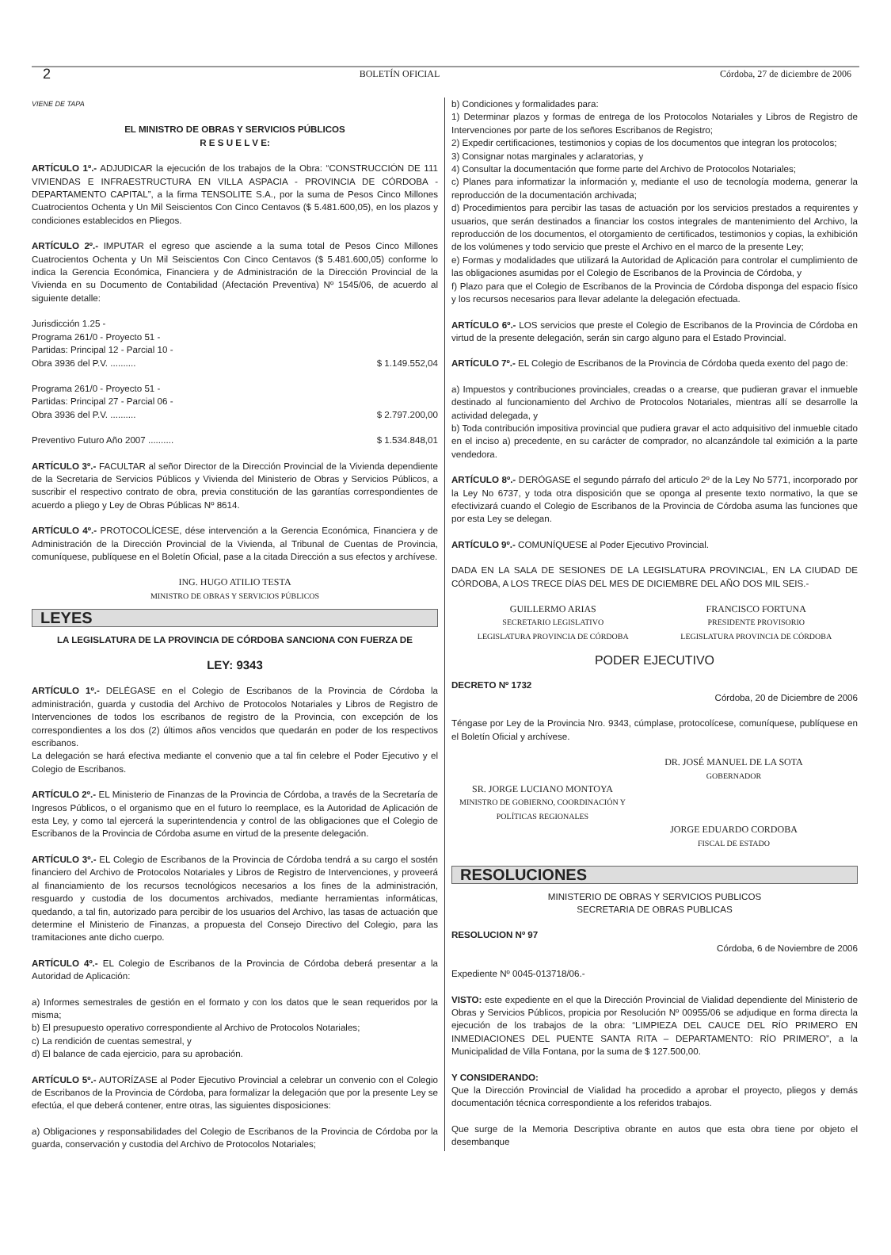2 BOLETÍN OFICIAL Córdoba, 27 de diciembre de 2006
VIENE DE TAPA
EL MINISTRO DE OBRAS Y SERVICIOS PÚBLICOS
R E S U E L V E:
ARTÍCULO 1º.- ADJUDICAR la ejecución de los trabajos de la Obra: “CONSTRUCCIÓN DE 111 VIVIENDAS E INFRAESTRUCTURA EN VILLA ASPACIA - PROVINCIA DE CÓRDOBA - DEPARTAMENTO CAPITAL”, a la firma TENSOLITE S.A., por la suma de Pesos Cinco Millones Cuatrocientos Ochenta y Un Mil Seiscientos Con Cinco Centavos ($ 5.481.600,05), en los plazos y condiciones establecidos en Pliegos.
ARTÍCULO 2º.- IMPUTAR el egreso que asciende a la suma total de Pesos Cinco Millones Cuatrocientos Ochenta y Un Mil Seiscientos Con Cinco Centavos ($ 5.481.600,05) conforme lo indica la Gerencia Económica, Financiera y de Administración de la Dirección Provincial de la Vivienda en su Documento de Contabilidad (Afectación Preventiva) Nº 1545/06, de acuerdo al siguiente detalle:
Jurisdicción 1.25 -
Programa 261/0 - Proyecto 51 -
Partidas: Principal 12 - Parcial 10 -
Obra 3936 del P.V. .......... $ 1.149.552,04
Programa 261/0 - Proyecto 51 -
Partidas: Principal 27 - Parcial 06 -
Obra 3936 del P.V. .......... $ 2.797.200,00
Preventivo Futuro Año 2007 .......... $ 1.534.848,01
ARTÍCULO 3º.- FACULTAR al señor Director de la Dirección Provincial de la Vivienda dependiente de la Secretaria de Servicios Públicos y Vivienda del Ministerio de Obras y Servicios Públicos, a suscribir el respectivo contrato de obra, previa constitución de las garantías correspondientes de acuerdo a pliego y Ley de Obras Públicas Nº 8614.
ARTÍCULO 4º.- PROTOCOLÍCESE, dése intervención a la Gerencia Económica, Financiera y de Administración de la Dirección Provincial de la Vivienda, al Tribunal de Cuentas de Provincia, comuníquese, publíquese en el Boletín Oficial, pase a la citada Dirección a sus efectos y archívese.
ING. HUGO ATILIO TESTA
MINISTRO DE OBRAS Y SERVICIOS PÚBLICOS
LEYES
LA LEGISLATURA DE LA PROVINCIA DE CÓRDOBA SANCIONA CON FUERZA DE
LEY: 9343
ARTÍCULO 1º.- DELÉGASE en el Colegio de Escribanos de la Provincia de Córdoba la administración, guarda y custodia del Archivo de Protocolos Notariales y Libros de Registro de Intervenciones de todos los escribanos de registro de la Provincia, con excepción de los correspondientes a los dos (2) últimos años vencidos que quedarán en poder de los respectivos escribanos.
La delegación se hará efectiva mediante el convenio que a tal fin celebre el Poder Ejecutivo y el Colegio de Escribanos.
ARTÍCULO 2º.- EL Ministerio de Finanzas de la Provincia de Córdoba, a través de la Secretaría de Ingresos Públicos, o el organismo que en el futuro lo reemplace, es la Autoridad de Aplicación de esta Ley, y como tal ejercerá la superintendencia y control de las obligaciones que el Colegio de Escribanos de la Provincia de Córdoba asume en virtud de la presente delegación.
ARTÍCULO 3º.- EL Colegio de Escribanos de la Provincia de Córdoba tendrá a su cargo el sostén financiero del Archivo de Protocolos Notariales y Libros de Registro de Intervenciones, y proveerá al financiamiento de los recursos tecnológicos necesarios a los fines de la administración, resguardo y custodia de los documentos archivados, mediante herramientas informáticas, quedando, a tal fin, autorizado para percibir de los usuarios del Archivo, las tasas de actuación que determine el Ministerio de Finanzas, a propuesta del Consejo Directivo del Colegio, para las tramitaciones ante dicho cuerpo.
ARTÍCULO 4º.- EL Colegio de Escribanos de la Provincia de Córdoba deberá presentar a la Autoridad de Aplicación:
a) Informes semestrales de gestión en el formato y con los datos que le sean requeridos por la misma;
b) El presupuesto operativo correspondiente al Archivo de Protocolos Notariales;
c) La rendición de cuentas semestral, y
d) El balance de cada ejercicio, para su aprobación.
ARTÍCULO 5º.- AUTORÍZASE al Poder Ejecutivo Provincial a celebrar un convenio con el Colegio de Escribanos de la Provincia de Córdoba, para formalizar la delegación que por la presente Ley se efectúa, el que deberá contener, entre otras, las siguientes disposiciones:
a) Obligaciones y responsabilidades del Colegio de Escribanos de la Provincia de Córdoba por la guarda, conservación y custodia del Archivo de Protocolos Notariales;
b) Condiciones y formalidades para:
1) Determinar plazos y formas de entrega de los Protocolos Notariales y Libros de Registro de Intervenciones por parte de los señores Escribanos de Registro;
2) Expedir certificaciones, testimonios y copias de los documentos que integran los protocolos;
3) Consignar notas marginales y aclaratorias, y
4) Consultar la documentación que forme parte del Archivo de Protocolos Notariales;
c) Planes para informatizar la información y, mediante el uso de tecnología moderna, generar la reproducción de la documentación archivada;
d) Procedimientos para percibir las tasas de actuación por los servicios prestados a requirentes y usuarios, que serán destinados a financiar los costos integrales de mantenimiento del Archivo, la reproducción de los documentos, el otorgamiento de certificados, testimonios y copias, la exhibición de los volúmenes y todo servicio que preste el Archivo en el marco de la presente Ley;
e) Formas y modalidades que utilizará la Autoridad de Aplicación para controlar el cumplimiento de las obligaciones asumidas por el Colegio de Escribanos de la Provincia de Córdoba, y
f) Plazo para que el Colegio de Escribanos de la Provincia de Córdoba disponga del espacio físico y los recursos necesarios para llevar adelante la delegación efectuada.
ARTÍCULO 6º.- LOS servicios que preste el Colegio de Escribanos de la Provincia de Córdoba en virtud de la presente delegación, serán sin cargo alguno para el Estado Provincial.
ARTÍCULO 7º.- EL Colegio de Escribanos de la Provincia de Córdoba queda exento del pago de:
a) Impuestos y contribuciones provinciales, creadas o a crearse, que pudieran gravar el inmueble destinado al funcionamiento del Archivo de Protocolos Notariales, mientras allí se desarrolle la actividad delegada, y
b) Toda contribución impositiva provincial que pudiera gravar el acto adquisitivo del inmueble citado en el inciso a) precedente, en su carácter de comprador, no alcanzándole tal eximición a la parte vendedora.
ARTÍCULO 8º.- DERÓGASE el segundo párrafo del articulo 2º de la Ley No 5771, incorporado por la Ley No 6737, y toda otra disposición que se oponga al presente texto normativo, la que se efectivizará cuando el Colegio de Escribanos de la Provincia de Córdoba asuma las funciones que por esta Ley se delegan.
ARTÍCULO 9º.- COMUNÍQUESE al Poder Ejecutivo Provincial.
DADA EN LA SALA DE SESIONES DE LA LEGISLATURA PROVINCIAL, EN LA CIUDAD DE CÓRDOBA, A LOS TRECE DÍAS DEL MES DE DICIEMBRE DEL AÑO DOS MIL SEIS.-
GUILLERMO ARIAS
SECRETARIO LEGISLATIVO
LEGISLATURA PROVINCIA DE CÓRDOBA
FRANCISCO FORTUNA
PRESIDENTE PROVISORIO
LEGISLATURA PROVINCIA DE CÓRDOBA
PODER EJECUTIVO
DECRETO Nº 1732
Córdoba, 20 de Diciembre de 2006
Téngase por Ley de la Provincia Nro. 9343, cúmplase, protocolícese, comuníquese, publíquese en el Boletín Oficial y archívese.
DR. JOSÉ MANUEL DE LA SOTA
GOBERNADOR
SR. JORGE LUCIANO MONTOYA
MINISTRO DE GOBIERNO, COORDINACIÓN Y POLÍTICAS REGIONALES
JORGE EDUARDO CORDOBA
FISCAL DE ESTADO
RESOLUCIONES
MINISTERIO DE OBRAS Y SERVICIOS PUBLICOS
SECRETARIA DE OBRAS PUBLICAS
RESOLUCION Nº 97
Córdoba, 6 de Noviembre de 2006
Expediente Nº 0045-013718/06.-
VISTO: este expediente en el que la Dirección Provincial de Vialidad dependiente del Ministerio de Obras y Servicios Públicos, propicia por Resolución Nº 00955/06 se adjudique en forma directa la ejecución de los trabajos de la obra: “LIMPIEZA DEL CAUCE DEL RÍO PRIMERO EN INMEDIACIONES DEL PUENTE SANTA RITA – DEPARTAMENTO: RÍO PRIMERO”, a la Municipalidad de Villa Fontana, por la suma de $ 127.500,00.
Y CONSIDERANDO:
Que la Dirección Provincial de Vialidad ha procedido a aprobar el proyecto, pliegos y demás documentación técnica correspondiente a los referidos trabajos.
Que surge de la Memoria Descriptiva obrante en autos que esta obra tiene por objeto el desembanque